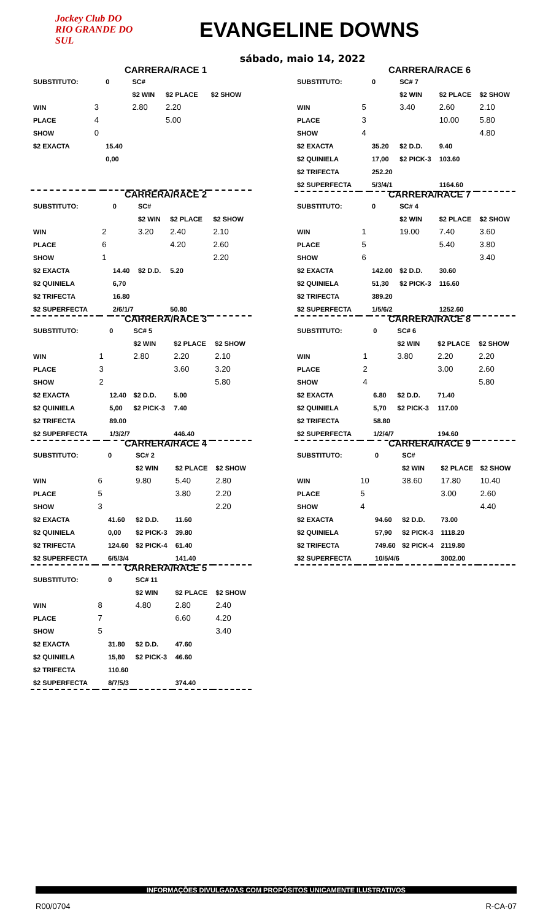Jockey Club DO RIO GRANDE DO SUL
EVANGELINE DOWNS
sábado, maio 14, 2022
CARRERA/RACE 1
| SUBSTITUTO: | | 0 | SC# | | |
| | | | $2 WIN | $2 PLACE | $2 SHOW |
| WIN | 3 | | 2.80 | 2.20 | |
| PLACE | 4 | | | 5.00 | |
| SHOW | 0 | | | | |
| $2 EXACTA | | 15.40 | | | |
| | | 0,00 | | | |
CARRERA/RACE 2
| SUBSTITUTO: | | 0 | SC# | | |
| | | | $2 WIN | $2 PLACE | $2 SHOW |
| WIN | 2 | | 3.20 | 2.40 | 2.10 |
| PLACE | 6 | | | 4.20 | 2.60 |
| SHOW | 1 | | | | 2.20 |
| $2 EXACTA | | 14.40 | $2 D.D. | 5.20 | |
| $2 QUINIELA | | 6,70 | | | |
| $2 TRIFECTA | | 16.80 | | | |
| $2 SUPERFECTA | | 2/6/1/7 | | 50.80 | |
CARRERA/RACE 3
| SUBSTITUTO: | | 0 | SC# 5 | | |
| | | | $2 WIN | $2 PLACE | $2 SHOW |
| WIN | 1 | | 2.80 | 2.20 | 2.10 |
| PLACE | 3 | | | 3.60 | 3.20 |
| SHOW | 2 | | | | 5.80 |
| $2 EXACTA | | 12.40 | $2 D.D. | 5.00 | |
| $2 QUINIELA | | 5,00 | $2 PICK-3 | 7.40 | |
| $2 TRIFECTA | | 89.00 | | | |
| $2 SUPERFECTA | | 1/3/2/7 | | 446.40 | |
CARRERA/RACE 4
| SUBSTITUTO: | | 0 | SC# 2 | | |
| | | | $2 WIN | $2 PLACE | $2 SHOW |
| WIN | 6 | | 9.80 | 5.40 | 2.80 |
| PLACE | 5 | | | 3.80 | 2.20 |
| SHOW | 3 | | | | 2.20 |
| $2 EXACTA | | 41.60 | $2 D.D. | 11.60 | |
| $2 QUINIELA | | 0,00 | $2 PICK-3 | 39.80 | |
| $2 TRIFECTA | | 124.60 | $2 PICK-4 | 61.40 | |
| $2 SUPERFECTA | | 6/5/3/4 | | 141.40 | |
CARRERA/RACE 5
| SUBSTITUTO: | | 0 | SC# 11 | | |
| | | | $2 WIN | $2 PLACE | $2 SHOW |
| WIN | 8 | | 4.80 | 2.80 | 2.40 |
| PLACE | 7 | | | 6.60 | 4.20 |
| SHOW | 5 | | | | 3.40 |
| $2 EXACTA | | 31.80 | $2 D.D. | 47.60 | |
| $2 QUINIELA | | 15,80 | $2 PICK-3 | 46.60 | |
| $2 TRIFECTA | | 110.60 | | | |
| $2 SUPERFECTA | | 8/7/5/3 | | 374.40 | |
CARRERA/RACE 6
| SUBSTITUTO: | | 0 | SC# 7 | | |
| | | | $2 WIN | $2 PLACE | $2 SHOW |
| WIN | 5 | | 3.40 | 2.60 | 2.10 |
| PLACE | 3 | | | 10.00 | 5.80 |
| SHOW | 4 | | | | 4.80 |
| $2 EXACTA | | 35.20 | $2 D.D. | 9.40 | |
| $2 QUINIELA | | 17,00 | $2 PICK-3 | 103.60 | |
| $2 TRIFECTA | | 252.20 | | | |
| $2 SUPERFECTA | | 5/3/4/1 | | 1164.60 | |
CARRERA/RACE 7
| SUBSTITUTO: | | 0 | SC# 4 | | |
| | | | $2 WIN | $2 PLACE | $2 SHOW |
| WIN | 1 | | 19.00 | 7.40 | 3.60 |
| PLACE | 5 | | | 5.40 | 3.80 |
| SHOW | 6 | | | | 3.40 |
| $2 EXACTA | | 142.00 | $2 D.D. | 30.60 | |
| $2 QUINIELA | | 51,30 | $2 PICK-3 | 116.60 | |
| $2 TRIFECTA | | 389.20 | | | |
| $2 SUPERFECTA | | 1/5/6/2 | | 1252.60 | |
CARRERA/RACE 8
| SUBSTITUTO: | | 0 | SC# 6 | | |
| | | | $2 WIN | $2 PLACE | $2 SHOW |
| WIN | 1 | | 3.80 | 2.20 | 2.20 |
| PLACE | 2 | | | 3.00 | 2.60 |
| SHOW | 4 | | | | 5.80 |
| $2 EXACTA | | 6.80 | $2 D.D. | 71.40 | |
| $2 QUINIELA | | 5,70 | $2 PICK-3 | 117.00 | |
| $2 TRIFECTA | | 58.80 | | | |
| $2 SUPERFECTA | | 1/2/4/7 | | 194.60 | |
CARRERA/RACE 9
| SUBSTITUTO: | | 0 | SC# | | |
| | | | $2 WIN | $2 PLACE | $2 SHOW |
| WIN | 10 | | 38.60 | 17.80 | 10.40 |
| PLACE | 5 | | | 3.00 | 2.60 |
| SHOW | 4 | | | | 4.40 |
| $2 EXACTA | | 94.60 | $2 D.D. | 73.00 | |
| $2 QUINIELA | | 57,90 | $2 PICK-3 | 1118.20 | |
| $2 TRIFECTA | | 749.60 | $2 PICK-4 | 2119.80 | |
| $2 SUPERFECTA | | 10/5/4/6 | | 3002.00 | |
INFORMAÇÕES DIVULGADAS COM PROPÓSITOS UNICAMENTE ILUSTRATIVOS
R00/0704 R-CA-07